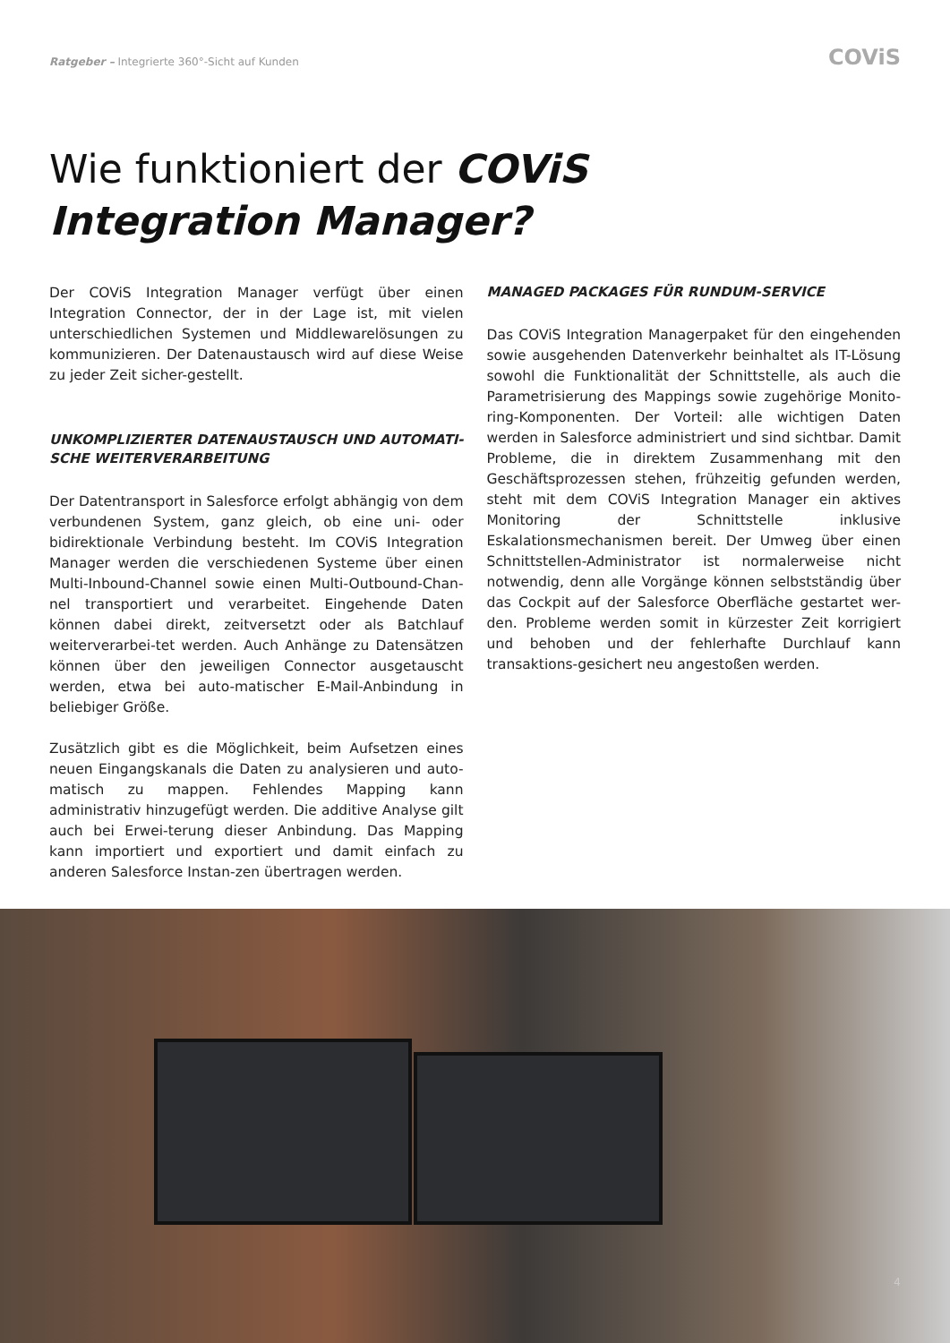Ratgeber – Integrierte 360°-Sicht auf Kunden COViS
Wie funktioniert der COViS
Integration Manager?
Der COViS Integration Manager verfügt über einen Integration Connector, der in der Lage ist, mit vielen unterschiedlichen Systemen und Middlewarelösungen zu kommunizieren. Der Datenaustausch wird auf diese Weise zu jeder Zeit sicher-gestellt.
UNKOMPLIZIERTER DATENAUSTAUSCH UND AUTOMATI-SCHE WEITERVERARBEITUNG
Der Datentransport in Salesforce erfolgt abhängig von dem verbundenen System, ganz gleich, ob eine uni- oder bidirektionale Verbindung besteht. Im COViS Integration Manager werden die verschiedenen Systeme über einen Multi-Inbound-Channel sowie einen Multi-Outbound-Chan-nel transportiert und verarbeitet. Eingehende Daten können dabei direkt, zeitversetzt oder als Batchlauf weiterverarbei-tet werden. Auch Anhänge zu Datensätzen können über den jeweiligen Connector ausgetauscht werden, etwa bei auto-matischer E-Mail-Anbindung in beliebiger Größe.
Zusätzlich gibt es die Möglichkeit, beim Aufsetzen eines neuen Eingangskanals die Daten zu analysieren und auto-matisch zu mappen. Fehlendes Mapping kann administrativ hinzugefügt werden. Die additive Analyse gilt auch bei Erwei-terung dieser Anbindung. Das Mapping kann importiert und exportiert und damit einfach zu anderen Salesforce Instan-zen übertragen werden.
MANAGED PACKAGES FÜR RUNDUM-SERVICE
Das COViS Integration Managerpaket für den eingehenden sowie ausgehenden Datenverkehr beinhaltet als IT-Lösung sowohl die Funktionalität der Schnittstelle, als auch die Parametrisierung des Mappings sowie zugehörige Monito-ring-Komponenten. Der Vorteil: alle wichtigen Daten werden in Salesforce administriert und sind sichtbar. Damit Probleme, die in direktem Zusammenhang mit den Geschäftsprozessen stehen, frühzeitig gefunden werden, steht mit dem COViS Integration Manager ein aktives Monitoring der Schnittstelle inklusive Eskalationsmechanismen bereit. Der Umweg über einen Schnittstellen-Administrator ist normalerweise nicht notwendig, denn alle Vorgänge können selbstständig über das Cockpit auf der Salesforce Oberfläche gestartet wer-den. Probleme werden somit in kürzester Zeit korrigiert und behoben und der fehlerhafte Durchlauf kann transaktions-gesichert neu angestoßen werden.
4